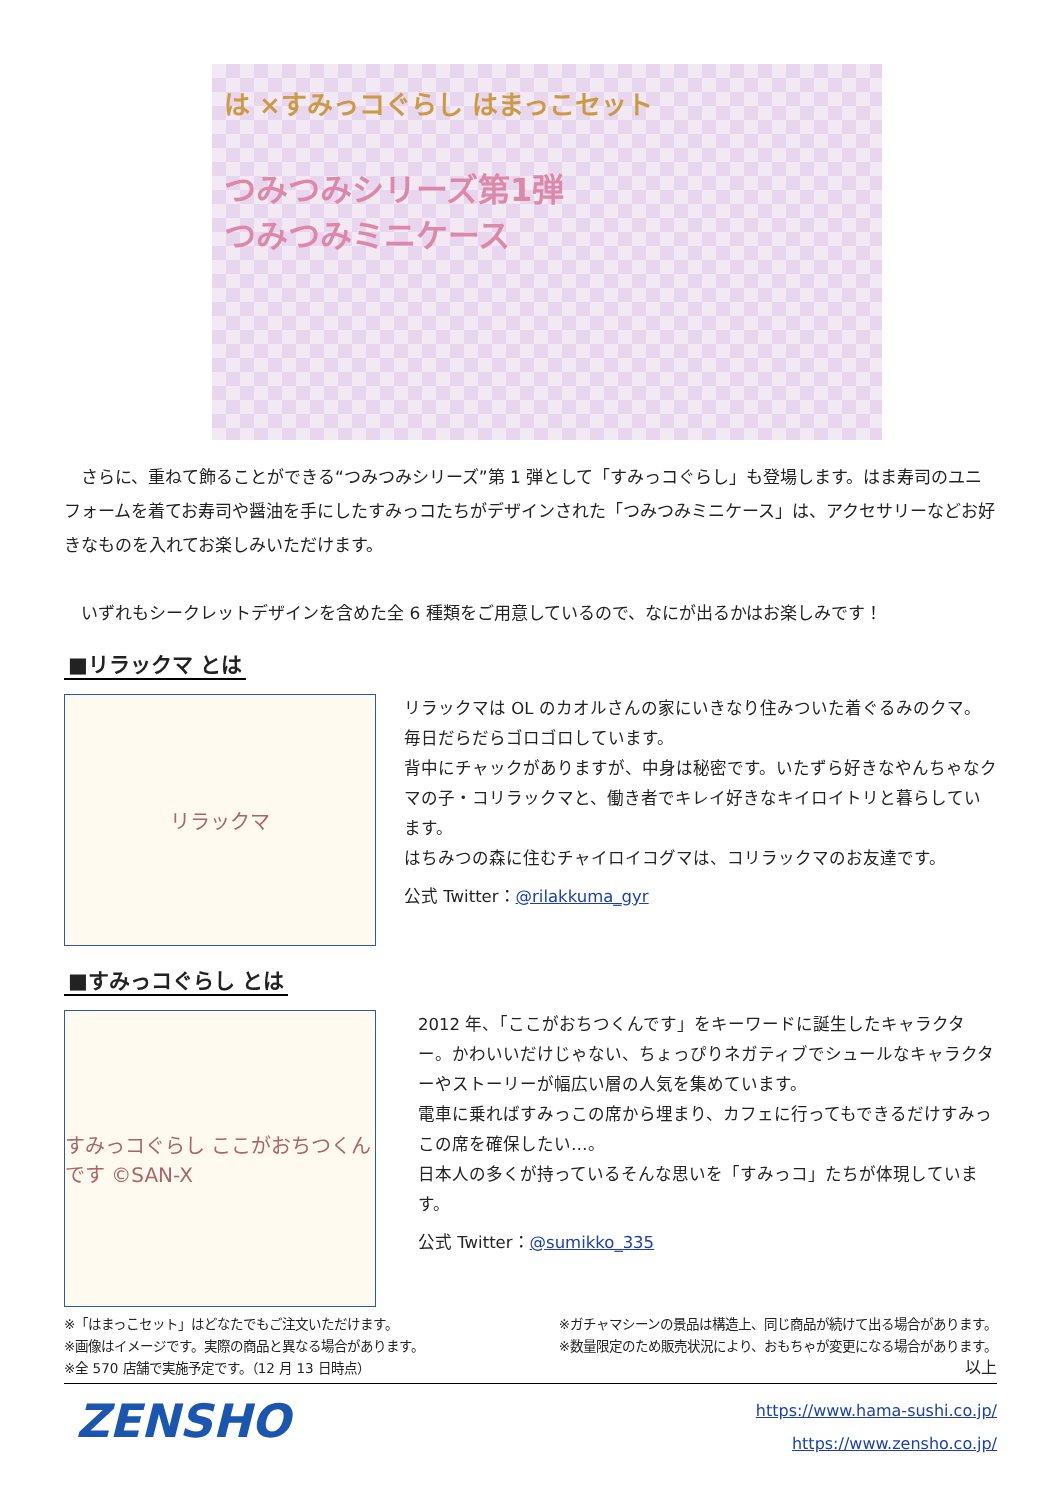は ×すみっコぐらし はまっこセット
つみつみシリーズ第1弾
つみつみミニケース
さらに、重ねて飾ることができる“つみつみシリーズ”第 1 弾として「すみっコぐらし」も登場します。はま寿司のユニフォームを着てお寿司や醤油を手にしたすみっコたちがデザインされた「つみつみミニケース」は、アクセサリーなどお好きなものを入れてお楽しみいただけます。
いずれもシークレットデザインを含めた全 6 種類をご用意しているので、なにが出るかはお楽しみです！
■リラックマ とは
リラックマ
リラックマは OL のカオルさんの家にいきなり住みついた着ぐるみのクマ。毎日だらだらゴロゴロしています。
背中にチャックがありますが、中身は秘密です。いたずら好きなやんちゃなクマの子・コリラックマと、働き者でキレイ好きなキイロイトリと暮らしています。
はちみつの森に住むチャイロイコグマは、コリラックマのお友達です。
公式 Twitter：@rilakkuma_gyr
■すみっコぐらし とは
すみっコぐらし ここがおちつくんです ©SAN-X
2012 年、「ここがおちつくんです」をキーワードに誕生したキャラクター。かわいいだけじゃない、ちょっぴりネガティブでシュールなキャラクターやストーリーが幅広い層の人気を集めています。
電車に乗ればすみっこの席から埋まり、カフェに行ってもできるだけすみっこの席を確保したい…。
日本人の多くが持っているそんな思いを「すみっコ」たちが体現しています。
公式 Twitter：@sumikko_335
※「はまっこセット」はどなたでもご注文いただけます。
※画像はイメージです。実際の商品と異なる場合があります。
※全 570 店舗で実施予定です。（12 月 13 日時点）
※ガチャマシーンの景品は構造上、同じ商品が続けて出る場合があります。
※数量限定のため販売状況により、おもちゃが変更になる場合があります。
以上
ZENSHO
https://www.hama-sushi.co.jp/
https://www.zensho.co.jp/